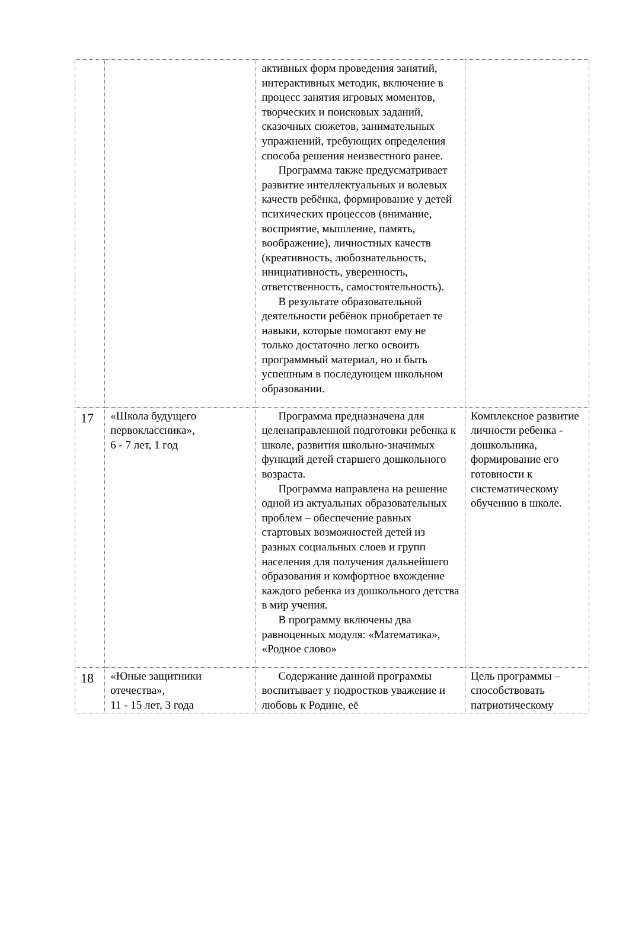| | | активных форм проведения занятий, интерактивных методик, включение в процесс занятия игровых моментов, творческих и поисковых заданий, сказочных сюжетов, занимательных упражнений, требующих определения способа решения неизвестного ранее. Программа также предусматривает развитие интеллектуальных и волевых качеств ребёнка, формирование у детей психических процессов (внимание, восприятие, мышление, память, воображение), личностных качеств (креативность, любознательность, инициативность, уверенность, ответственность, самостоятельность). В результате образовательной деятельности ребёнок приобретает те навыки, которые помогают ему не только достаточно легко освоить программный материал, но и быть успешным в последующем школьном образовании. | |
| 17 | «Школа будущего первоклассника», 6 - 7 лет, 1 год | Программа предназначена для целенаправленной подготовки ребенка к школе, развития школьно-значимых функций детей старшего дошкольного возраста. Программа направлена на решение одной из актуальных образовательных проблем – обеспечение равных стартовых возможностей детей из разных социальных слоев и групп населения для получения дальнейшего образования и комфортное вхождение каждого ребенка из дошкольного детства в мир учения. В программу включены два равноценных модуля: «Математика», «Родное слово» | Комплексное развитие личности ребенка - дошкольника, формирование его готовности к систематическому обучению в школе. |
| 18 | «Юные защитники отечества», 11 - 15 лет, 3 года | Содержание данной программы воспитывает у подростков уважение и любовь к Родине, её | Цель программы – способствовать патриотическому |